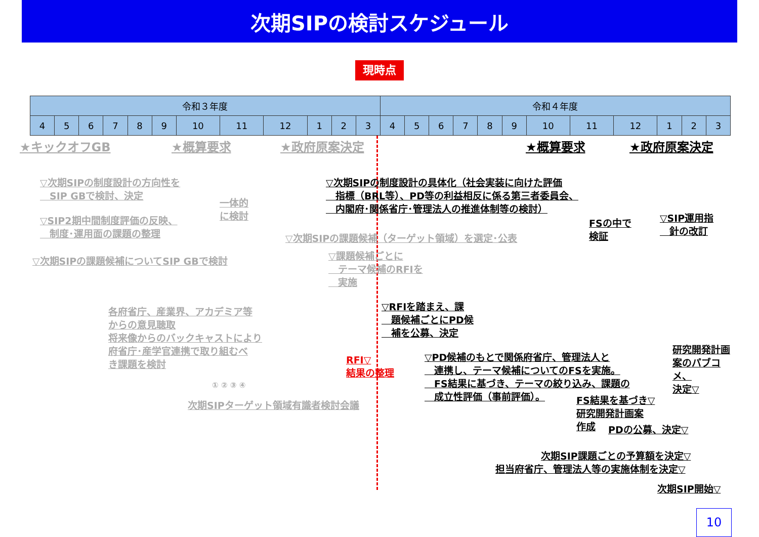次期SIPの検討スケジュール
現時点
| 令和３年度 | | | | | | | | | | | | 令和４年度 | | | | | | | | | | | |
| --- | --- | --- | --- | --- | --- | --- | --- | --- | --- | --- | --- | --- | --- | --- | --- | --- | --- | --- | --- | --- | --- | --- | --- |
| 4 | 5 | 6 | 7 | 8 | 9 | 10 | 11 | 12 | 1 | 2 | 3 | 4 | 5 | 6 | 7 | 8 | 9 | 10 | 11 | 12 | 1 | 2 | 3 |
★キックオフGB ★概算要求 ★政府原案決定 ★概算要求 ★政府原案決定
▽次期SIPの制度設計の方向性を
　SIP GBで検討、決定
▽SIP2期中間制度評価の反映、
　制度･運用面の課題の整理
一体的
に検討
▽次期SIPの課題候補についてSIP GBで検討
▽次期SIPの制度設計の具体化（社会実装に向けた評価
　指標（BRL等）、PD等の利益相反に係る第三者委員会、
　内閣府･関係省庁･管理法人の推進体制等の検討）
▽次期SIPの課題候補（ターゲット領域）を選定･公表
▽課題候補ごとに
　テーマ候補のRFIを
　実施
FSの中で
検証
▽SIP運用指
　針の改訂
各府省庁、産業界、アカデミア等
からの意見聴取
将来像からのバックキャストにより
府省庁･産学官連携で取り組むべ
き課題を検討
▽RFIを踏まえ、課
　題候補ごとにPD候
　補を公募、決定
RFI▽
結果の整理
▽PD候補のもとで関係府省庁、管理法人と
　連携し、テーマ候補についてのFSを実施。
　FS結果に基づき、テーマの絞り込み、課題の
　成立性評価（事前評価）。
研究開発計画
案のパブコメ、
決定▽
FS結果を基づき▽
研究開発計画案
作成
PDの公募、決定▽
① ② ③ ④
次期SIPターゲット領域有識者検討会議
次期SIP課題ごとの予算額を決定▽
担当府省庁、管理法人等の実施体制を決定▽
次期SIP開始▽
10